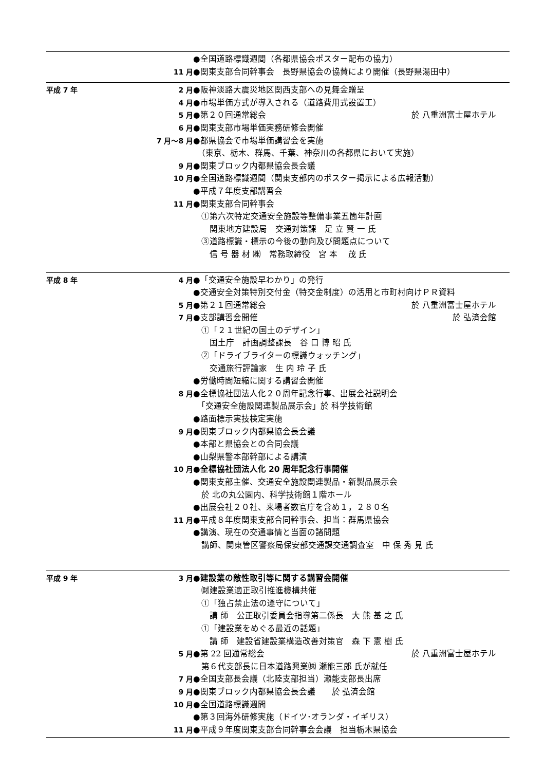●全国道路標識週間（各都県協会ポスター配布の協力）
11 月 ●関東支部合同幹事会　長野県協会の協賛により開催（長野県湯田中）
平成 7 年 2 月 ●阪神淡路大震災地区関西支部への見舞金贈呈
4 月 ●市場単価方式が導入される（道路費用式設置工）
5 月 ●第２０回通常総会 於 八重洲富士屋ホテル
6 月 ●関東支部市場単価実務研修会開催
7 月～8 月 ●都県協会で市場単価講習会を実施
　（東京、栃木、群馬、千葉、神奈川の各都県において実施）
9 月 ●関東ブロック内都県協会長会議
10 月 ●全国道路標識週間（関東支部内のポスター掲示による広報活動）
●平成７年度支部講習会
11 月 ●関東支部合同幹事会
　①第六次特定交通安全施設等整備事業五箇年計画
　　関東地方建設局　交通対策課　足 立 賢 一 氏
　③道路標識・標示の今後の動向及び問題点について
　　信 号 器 材 ㈱　常務取締役　宮 本　 茂 氏
平成 8 年 4 月 ●「交通安全施設早わかり」の発行
●交通安全対策特別交付金（特交金制度）の活用と市町村向けＰＲ資料
5 月 ●第２１回通常総会 於 八重洲富士屋ホテル
7 月 ●支部講習会開催 於 弘済会館
　①「２１世紀の国土のデザイン」
　　国土庁　計画調整課長　谷 口 博 昭 氏
　②「ドライブライターの標識ウォッチング」
　　交通旅行評論家　生 内 玲 子 氏
●労働時間短縮に関する講習会開催
8 月 ●全標協社団法人化２０周年記念行事、出展会社説明会
　「交通安全施設関連製品展示会」於 科学技術館
●路面標示実技検定実施
9 月 ●関東ブロック内都県協会長会議
●本部と県協会との合同会議
●山梨県警本部幹部による講演
10 月 ●全標協社団法人化 20 周年記念行事開催
●関東支部主催、交通安全施設関連製品・新製品展示会
　於 北の丸公園内、科学技術館１階ホール
●出展会社２０社、来場者数官庁を含め１，２８０名
11 月 ●平成８年度関東支部合同幹事会、担当：群馬県協会
●講演、現在の交通事情と当面の諸問題
　講師、関東管区警察局保安部交通課交通調査室　中 保 秀 見 氏
平成 9 年 3 月 ●建設業の敵性取引等に関する講習会開催
　㈶建設業適正取引推進機構共催
　①「独占禁止法の遵守について」
　　講 師　公正取引委員会指導第二係長　大 熊 基 之 氏
　①「建設業をめぐる最近の話題」
　　講 師　建設省建設業構造改善対策官　森 下 憲 樹 氏
5 月 ●第 22 回通常総会 於 八重洲富士屋ホテル
　第６代支部長に日本道路興業㈱ 瀬能三郎 氏が就任
7 月 ●全国支部長会議（北陸支部担当）瀬能支部長出席
9 月 ●関東ブロック内都県協会長会議　　於 弘済会館
10 月 ●全国道路標識週間
●第３回海外研修実施（ドイツ･オランダ・イギリス）
11 月 ●平成９年度関東支部合同幹事会会議　担当栃木県協会